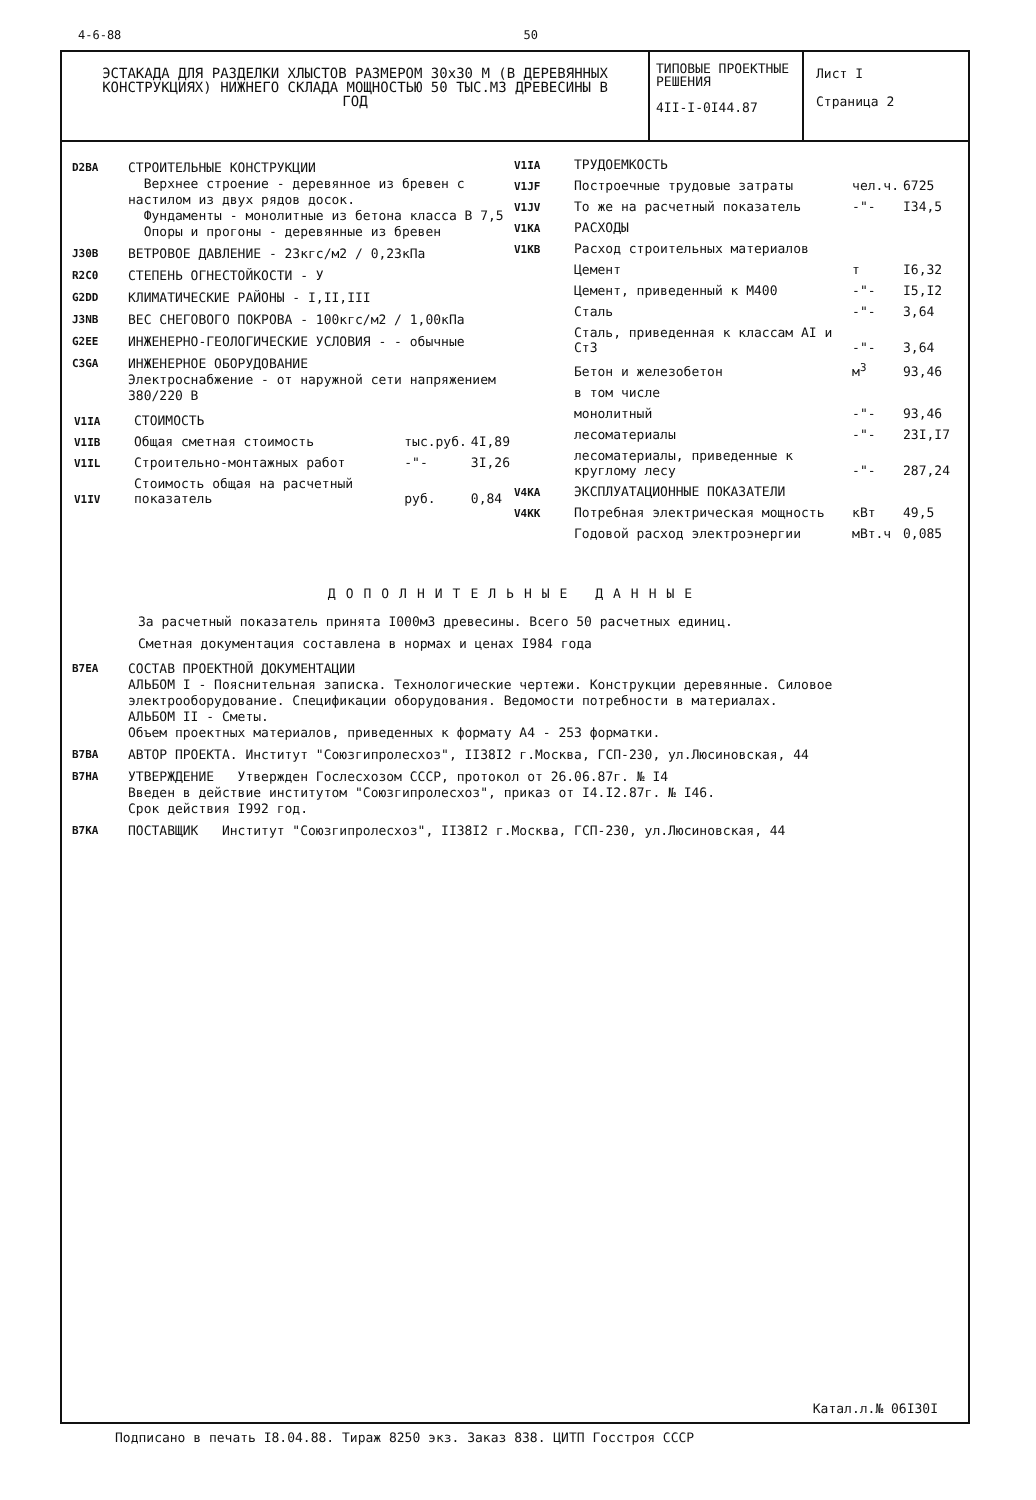4-6-88 50
ЭСТАКАДА ДЛЯ РАЗДЕЛКИ ХЛЫСТОВ РАЗМЕРОМ 30х30 М (В ДЕРЕВЯННЫХ КОНСТРУКЦИЯХ) НИЖНЕГО СКЛАДА МОЩНОСТЬЮ 50 ТЫС.М3 ДРЕВЕСИНЫ В ГОД
ТИПОВЫЕ ПРОЕКТНЫЕ РЕШЕНИЯ
4II-I-0I44.87
Лист I
Страница 2
D2BA СТРОИТЕЛЬНЫЕ КОНСТРУКЦИИ
Верхнее строение - деревянное из бревен с настилом из двух рядов досок.
Фундаменты - монолитные из бетона класса В 7,5
Опоры и прогоны - деревянные из бревен
J30B ВЕТРОВОЕ ДАВЛЕНИЕ - 23кгс/м2 / 0,23кПа
R2C0 СТЕПЕНЬ ОГНЕСТОЙКОСТИ - У
G2DD КЛИМАТИЧЕСКИЕ РАЙОНЫ - I,II,III
J3NB ВЕС СНЕГОВОГО ПОКРОВА - 100кгс/м2 / 1,00кПа
G2EE ИНЖЕНЕРНО-ГЕОЛОГИЧЕСКИЕ УСЛОВИЯ - - обычные
C3GA ИНЖЕНЕРНОЕ ОБОРУДОВАНИЕ
Электроснабжение - от наружной сети напряжением 380/220 В
| V1IA | СТОИМОСТЬ | | |
| V1IB | Общая сметная стоимость | тыс.руб. | 4I,89 |
| V1IL | Строительно-монтажных работ | -"- | 3I,26 |
| V1IV | Стоимость общая на расчетный показатель | руб. | 0,84 |
| V1IA | ТРУДОЕМКОСТЬ | | |
| V1JF | Построечные трудовые затраты | чел.ч. | 6725 |
| V1JV | То же на расчетный показатель | -"- | I34,5 |
| V1KA | РАСХОДЫ | | |
| V1KB | Расход строительных материалов | | |
| | Цемент | т | I6,32 |
| | Цемент, приведенный к М400 | -"- | I5,I2 |
| | Сталь | -"- | 3,64 |
| | Сталь, приведенная к классам АI и Ст3 | -"- | 3,64 |
| | Бетон и железобетон | м<sup>3</sup> | 93,46 |
| | в том числе | | |
| | монолитный | -"- | 93,46 |
| | лесоматериалы | -"- | 23I,I7 |
| | лесоматериалы, приведенные к круглому лесу | -"- | 287,24 |
| V4KA | ЭКСПЛУАТАЦИОННЫЕ ПОКАЗАТЕЛИ | | |
| V4KK | Потребная электрическая мощность | кВт | 49,5 |
| | Годовой расход электроэнергии | мВт.ч | 0,085 |
ДОПОЛНИТЕЛЬНЫЕ ДАННЫЕ
За расчетный показатель принята I000м3 древесины. Всего 50 расчетных единиц.
Сметная документация составлена в нормах и ценах I984 года
B7EA СОСТАВ ПРОЕКТНОЙ ДОКУМЕНТАЦИИ
АЛЬБОМ I - Пояснительная записка. Технологические чертежи. Конструкции деревянные. Силовое электрооборудование. Спецификации оборудования. Ведомости потребности в материалах.
АЛЬБОМ II - Сметы.
Объем проектных материалов, приведенных к формату А4 - 253 форматки.
B7BA АВТОР ПРОЕКТА. Институт "Союзгипролесхоз", II38I2 г.Москва, ГСП-230, ул.Люсиновская, 44
B7HA УТВЕРЖДЕНИЕ Утвержден Гослесхозом СССР, протокол от 26.06.87г. № I4
Введен в действие институтом "Союзгипролесхоз", приказ от I4.I2.87г. № I46.
Срок действия I992 год.
B7KA ПОСТАВЩИК Институт "Союзгипролесхоз", II38I2 г.Москва, ГСП-230, ул.Люсиновская, 44
Катал.л.№ 06I30I
Подписано в печать I8.04.88. Тираж 8250 экз. Заказ 838. ЦИТП Госстроя СССР